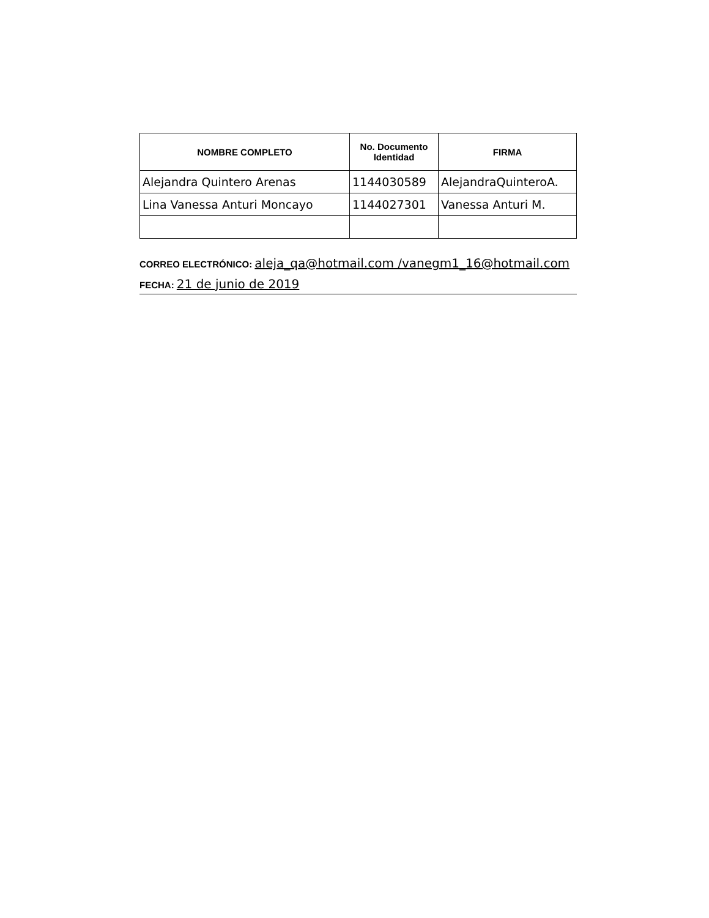| NOMBRE COMPLETO | No. Documento Identidad | FIRMA |
| --- | --- | --- |
| Alejandra Quintero Arenas | 1144030589 | AlejandraQuinteroA. |
| Lina Vanessa Anturi Moncayo | 1144027301 | Vanessa Anturi M. |
CORREO ELECTRÓNICO: aleja_qa@hotmail.com /vanegm1_16@hotmail.com
FECHA: 21 de junio de 2019